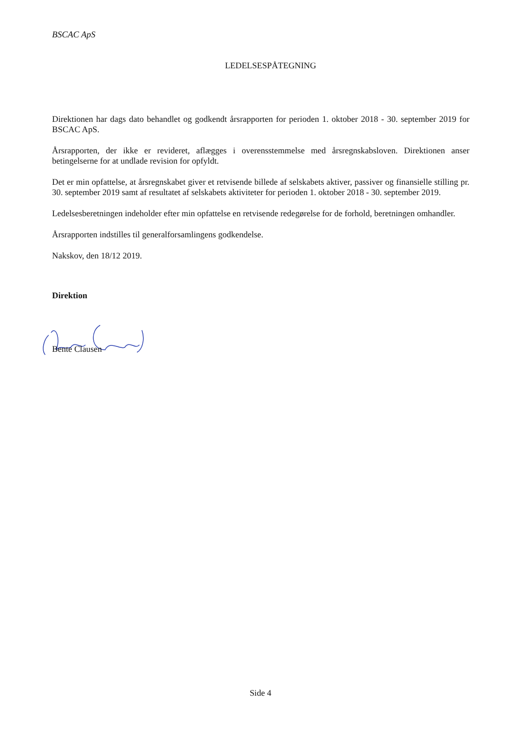BSCAC ApS
LEDELSESPÅTEGNING
Direktionen har dags dato behandlet og godkendt årsrapporten for perioden 1. oktober 2018 - 30. september 2019 for BSCAC ApS.
Årsrapporten, der ikke er revideret, aflægges i overensstemmelse med årsregnskabsloven. Direktionen anser betingelserne for at undlade revision for opfyldt.
Det er min opfattelse, at årsregnskabet giver et retvisende billede af selskabets aktiver, passiver og finansielle stilling pr. 30. september 2019 samt af resultatet af selskabets aktiviteter for perioden 1. oktober 2018 - 30. september 2019.
Ledelsesberetningen indeholder efter min opfattelse en retvisende redegørelse for de forhold, beretningen omhandler.
Årsrapporten indstilles til generalforsamlingens godkendelse.
Nakskov, den 18/12 2019.
Direktion
Bente Clausen
Side 4